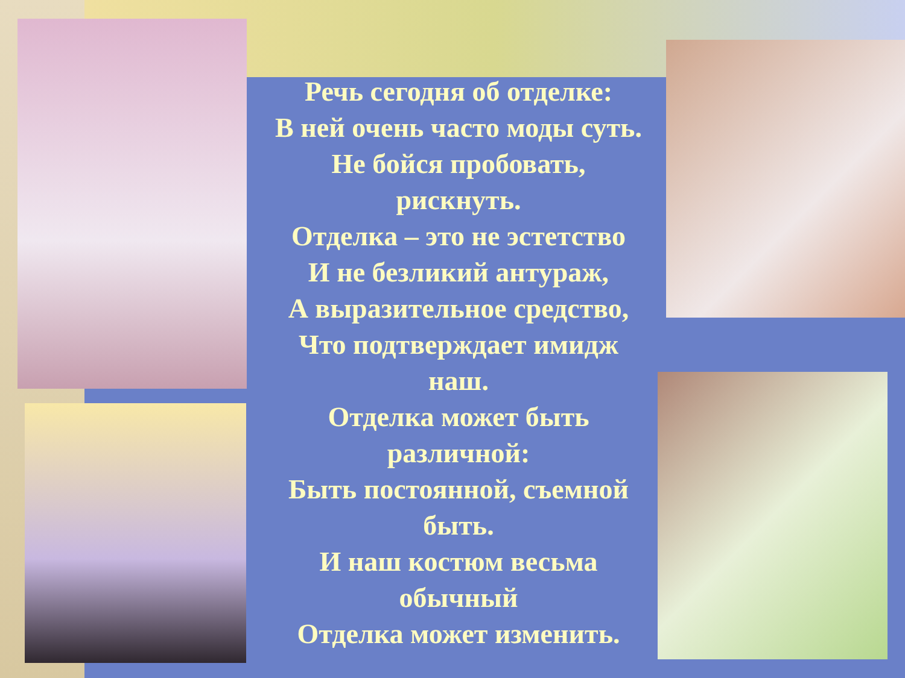Речь сегодня об отделке:
В ней очень часто моды суть.
Не бойся пробовать,
рискнуть.
Отделка – это не эстетство
И не безликий антураж,
А выразительное средство,
Что подтверждает имидж
наш.
Отделка может быть
различной:
Быть постоянной, съемной
быть.
И наш костюм весьма
обычный
Отделка может изменить.